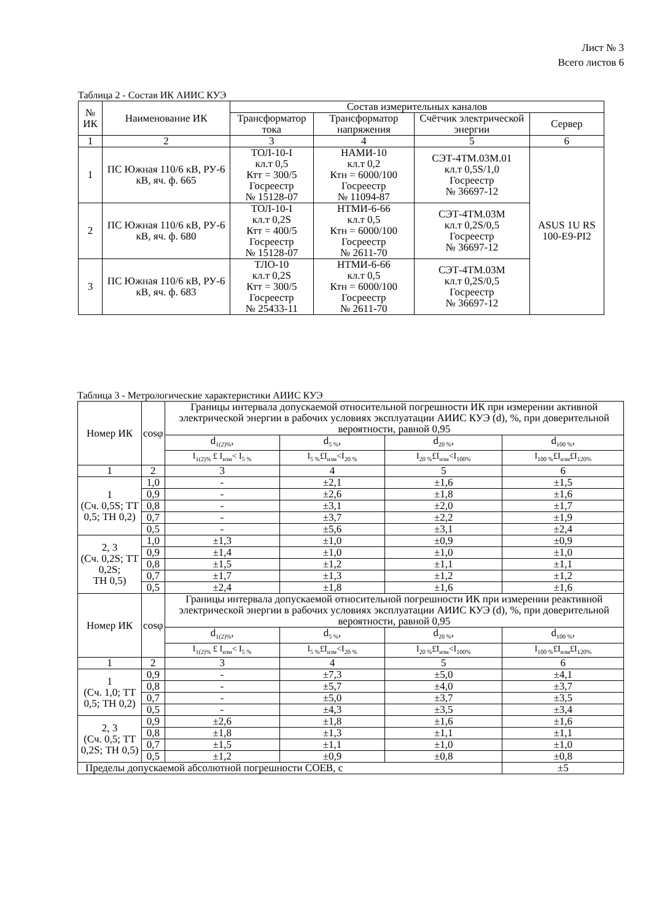Лист № 3
Всего листов 6
Таблица 2 - Состав ИК АИИС КУЭ
| № ИК | Наименование ИК | Состав измерительных каналов | | | |
| --- | --- | --- | --- | --- | --- |
| | | Трансформатор тока | Трансформатор напряжения | Счётчик электрической энергии | Сервер |
| 1 | 2 | 3 | 4 | 5 | 6 |
| 1 | ПС Южная 110/6 кВ, РУ-6 кВ, яч. ф. 665 | ТОЛ-10-I кл.т 0,5 Ктт = 300/5 Госреестр № 15128-07 | НАМИ-10 кл.т 0,2 Ктн = 6000/100 Госреестр № 11094-87 | СЭТ-4ТМ.03М.01 кл.т 0,5S/1,0 Госреестр № 36697-12 | ASUS 1U RS 100-E9-PI2 |
| 2 | ПС Южная 110/6 кВ, РУ-6 кВ, яч. ф. 680 | ТОЛ-10-I кл.т 0,2S Ктт = 400/5 Госреестр № 15128-07 | НТМИ-6-66 кл.т 0,5 Ктн = 6000/100 Госреестр № 2611-70 | СЭТ-4ТМ.03М кл.т 0,2S/0,5 Госреестр № 36697-12 | |
| 3 | ПС Южная 110/6 кВ, РУ-6 кВ, яч. ф. 683 | ТЛО-10 кл.т 0,2S Ктт = 300/5 Госреестр № 25433-11 | НТМИ-6-66 кл.т 0,5 Ктн = 6000/100 Госреестр № 2611-70 | СЭТ-4ТМ.03М кл.т 0,2S/0,5 Госреестр № 36697-12 | |
Таблица 3 - Метрологические характеристики АИИС КУЭ
| Номер ИК | cosφ | Границы интервала допускаемой относительной погрешности ИК при измерении активной электрической энергии в рабочих условиях эксплуатации АИИС КУЭ (d), %, при доверительной вероятности, равной 0,95 | | | |
| --- | --- | --- | --- | --- | --- |
| | | d<sub>1(2)%</sub>, | d<sub>5 %</sub>, | d<sub>20 %</sub>, | d<sub>100 %</sub>, |
| | | I<sub>1(2)%</sub> £ I<sub>изм</sub>< I<sub>5 %</sub> | I<sub>5 %</sub>£I<sub>изм</sub><I<sub>20 %</sub> | I<sub>20 %</sub>£I<sub>изм</sub><I<sub>100%</sub> | I<sub>100 %</sub>£I<sub>изм</sub>£I<sub>120%</sub> |
| 1 | 2 | 3 | 4 | 5 | 6 |
| 1 (Сч. 0,5S; ТТ 0,5; ТН 0,2) | 1,0 | - | ±2,1 | ±1,6 | ±1,5 |
| | 0,9 | - | ±2,6 | ±1,8 | ±1,6 |
| | 0,8 | - | ±3,1 | ±2,0 | ±1,7 |
| | 0,7 | - | ±3,7 | ±2,2 | ±1,9 |
| | 0,5 | - | ±5,6 | ±3,1 | ±2,4 |
| 2, 3 (Сч. 0,2S; ТТ 0,2S; ТН 0,5) | 1,0 | ±1,3 | ±1,0 | ±0,9 | ±0,9 |
| | 0,9 | ±1,4 | ±1,0 | ±1,0 | ±1,0 |
| | 0,8 | ±1,5 | ±1,2 | ±1,1 | ±1,1 |
| | 0,7 | ±1,7 | ±1,3 | ±1,2 | ±1,2 |
| | 0,5 | ±2,4 | ±1,8 | ±1,6 | ±1,6 |
| Номер ИК | cosφ | Границы интервала допускаемой относительной погрешности ИК при измерении реактивной электрической энергии в рабочих условиях эксплуатации АИИС КУЭ (d), %, при доверительной вероятности, равной 0,95 | | | |
| | | d<sub>1(2)%</sub>, | d<sub>5 %</sub>, | d<sub>20 %</sub>, | d<sub>100 %</sub>, |
| | | I<sub>1(2)%</sub> £ I<sub>изм</sub>< I<sub>5 %</sub> | I<sub>5 %</sub>£I<sub>изм</sub><I<sub>20 %</sub> | I<sub>20 %</sub>£I<sub>изм</sub><I<sub>100%</sub> | I<sub>100 %</sub>£I<sub>изм</sub>£I<sub>120%</sub> |
| 1 | 2 | 3 | 4 | 5 | 6 |
| 1 (Сч. 1,0; ТТ 0,5; ТН 0,2) | 0,9 | - | ±7,3 | ±5,0 | ±4,1 |
| | 0,8 | - | ±5,7 | ±4,0 | ±3,7 |
| | 0,7 | - | ±5,0 | ±3,7 | ±3,5 |
| | 0,5 | - | ±4,3 | ±3,5 | ±3,4 |
| 2, 3 (Сч. 0,5; ТТ 0,2S; ТН 0,5) | 0,9 | ±2,6 | ±1,8 | ±1,6 | ±1,6 |
| | 0,8 | ±1,8 | ±1,3 | ±1,1 | ±1,1 |
| | 0,7 | ±1,5 | ±1,1 | ±1,0 | ±1,0 |
| | 0,5 | ±1,2 | ±0,9 | ±0,8 | ±0,8 |
| Пределы допускаемой абсолютной погрешности СОЕВ, с | | | | | ±5 |